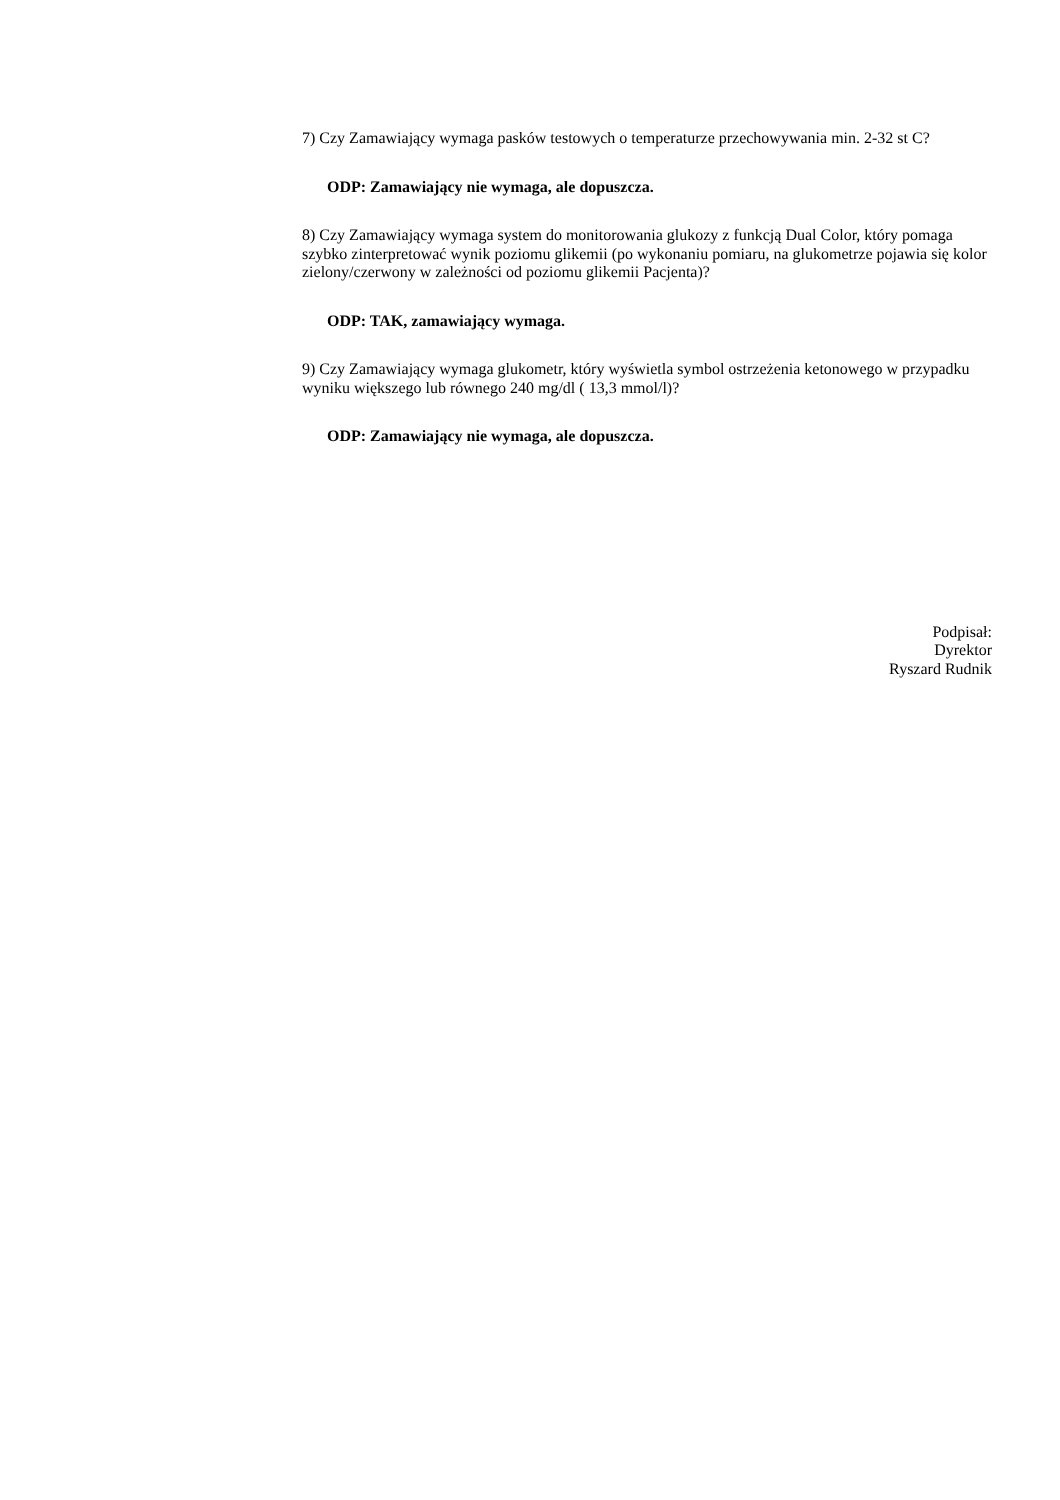7) Czy Zamawiający wymaga pasków testowych o temperaturze przechowywania min. 2-32 st C?
ODP: Zamawiający nie wymaga, ale dopuszcza.
8) Czy Zamawiający wymaga system do monitorowania glukozy z funkcją Dual Color, który pomaga szybko zinterpretować wynik poziomu glikemii (po wykonaniu pomiaru, na glukometrze pojawia się kolor zielony/czerwony w zależności od poziomu glikemii Pacjenta)?
ODP: TAK, zamawiający wymaga.
9) Czy Zamawiający wymaga glukometr, który wyświetla symbol ostrzeżenia ketonowego w przypadku wyniku większego lub równego 240 mg/dl ( 13,3 mmol/l)?
ODP: Zamawiający nie wymaga, ale dopuszcza.
Podpisał:
Dyrektor
Ryszard Rudnik